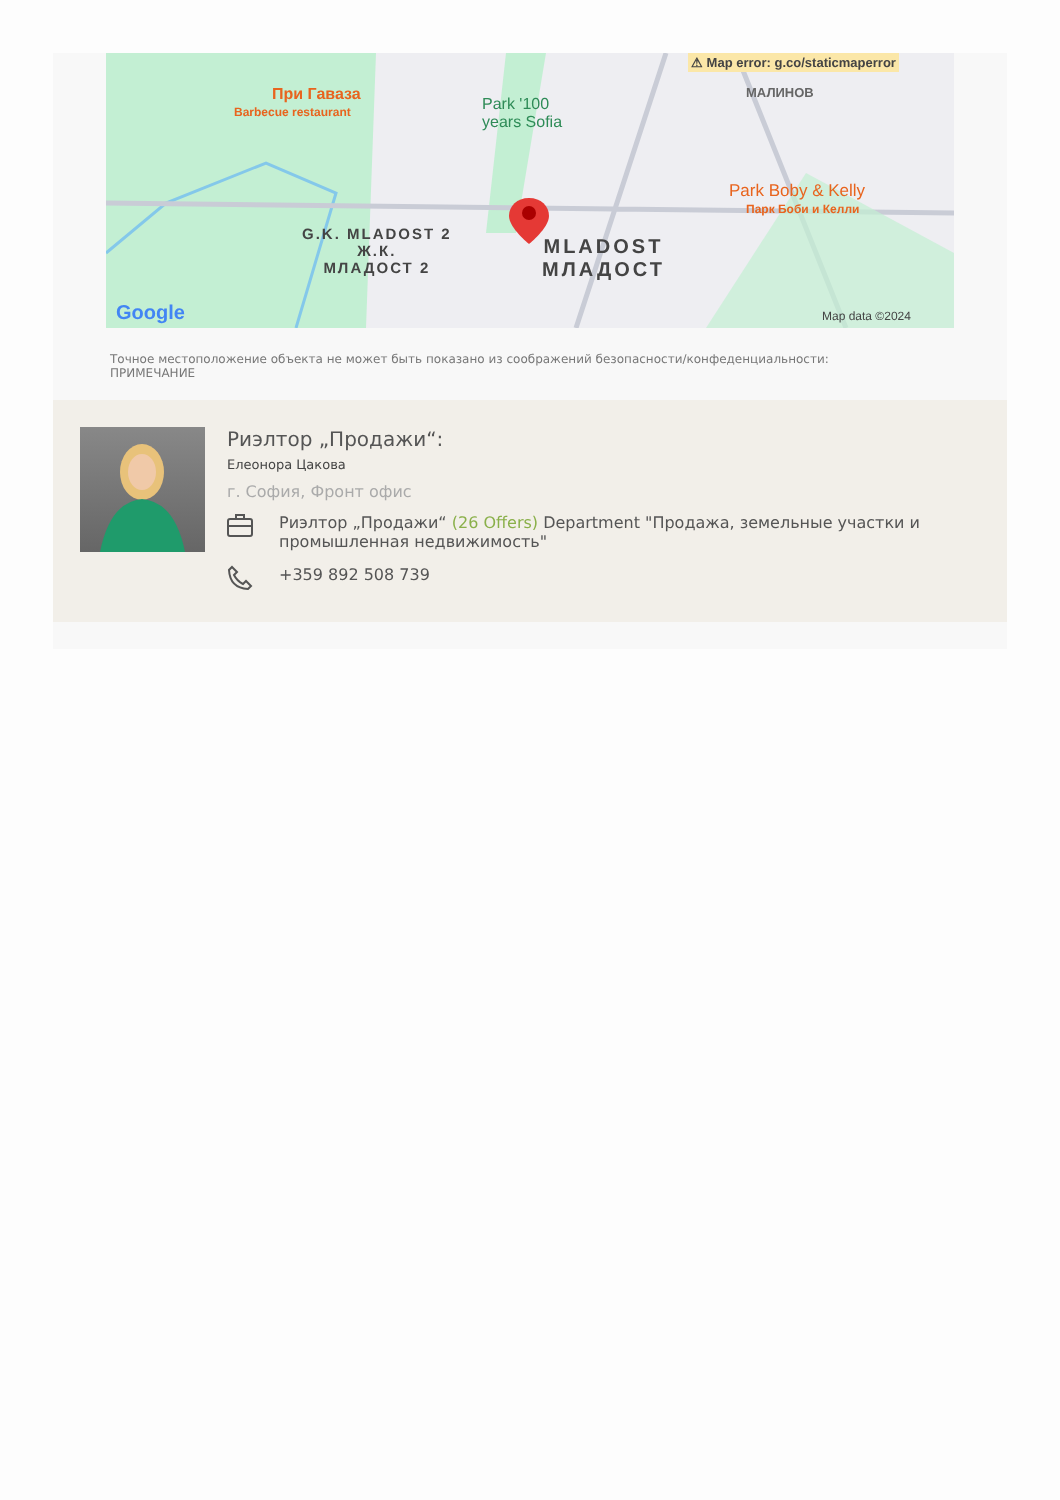⚠ Map error: g.co/staticmaperror
МАЛИНОВ
При Гаваза
Barbecue restaurant
Park '100
years Sofia
Park Boby & Kelly
Парк Боби и Келли
G.K. MLADOST 2
Ж.К.
МЛАДОСТ 2
MLADOST
МЛАДОСТ
Google Map data ©2024
Точное местоположение объекта не может быть показано из соображений безопасности/конфеденциальности:
ПРИМЕЧАНИЕ
Риэлтор „Продажи“:
Елеонора Цакова
г. София, Фронт офис
Риэлтор „Продажи“ (26 Offers) Department "Продажа, земельные участки и промышленная недвижимость"
+359 892 508 739